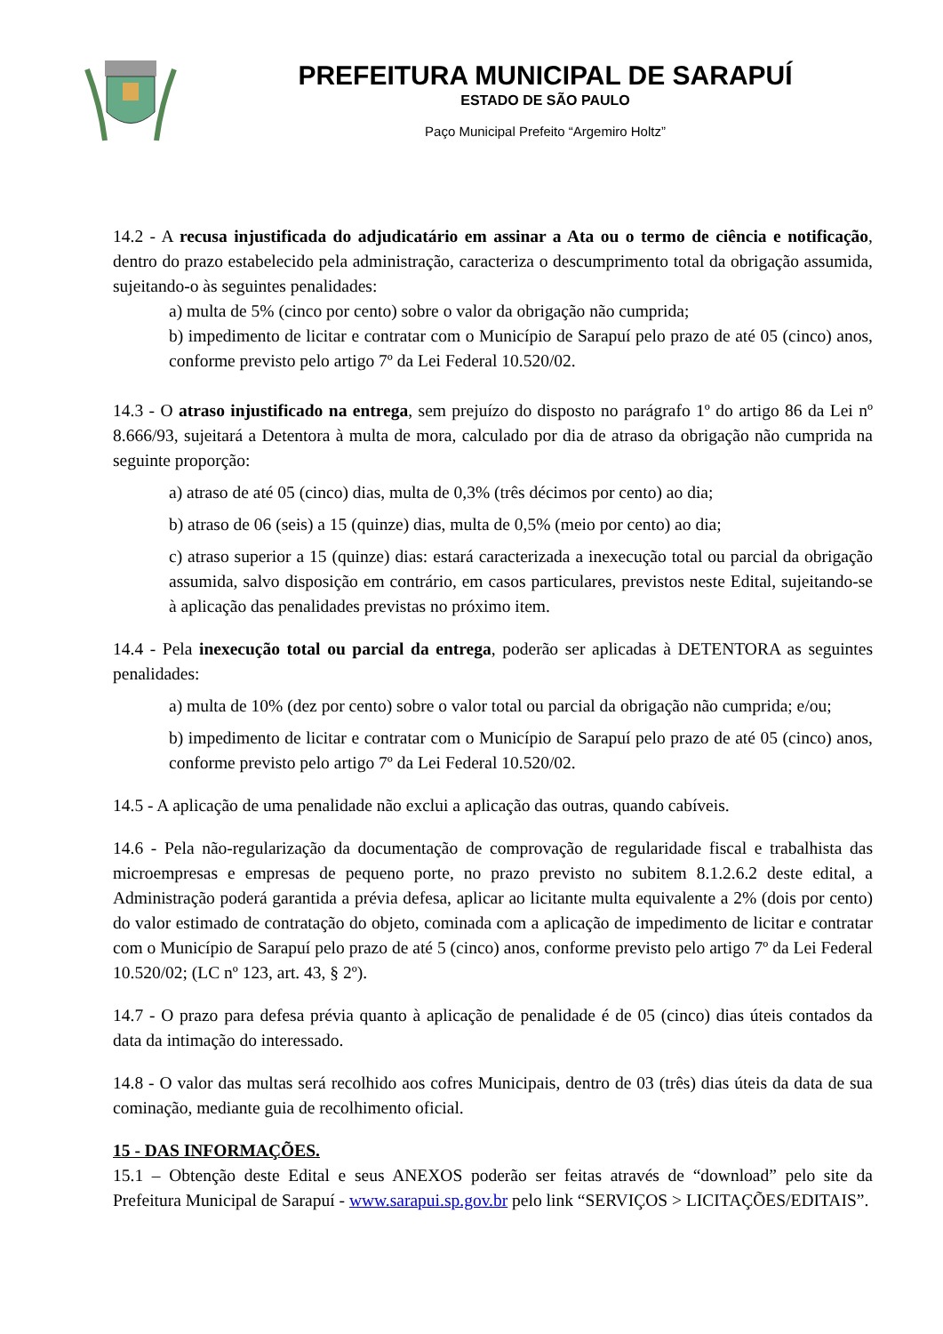PREFEITURA MUNICIPAL DE SARAPUÍ
ESTADO DE SÃO PAULO
Paço Municipal Prefeito “Argemiro Holtz”
14.2 - A recusa injustificada do adjudicatário em assinar a Ata ou o termo de ciência e notificação, dentro do prazo estabelecido pela administração, caracteriza o descumprimento total da obrigação assumida, sujeitando-o às seguintes penalidades:
a) multa de 5% (cinco por cento) sobre o valor da obrigação não cumprida;
b) impedimento de licitar e contratar com o Município de Sarapuí pelo prazo de até 05 (cinco) anos, conforme previsto pelo artigo 7º da Lei Federal 10.520/02.
14.3 - O atraso injustificado na entrega, sem prejuízo do disposto no parágrafo 1º do artigo 86 da Lei nº 8.666/93, sujeitará a Detentora à multa de mora, calculado por dia de atraso da obrigação não cumprida na seguinte proporção:
a) atraso de até 05 (cinco) dias, multa de 0,3% (três décimos por cento) ao dia;
b) atraso de 06 (seis) a 15 (quinze) dias, multa de 0,5% (meio por cento) ao dia;
c) atraso superior a 15 (quinze) dias: estará caracterizada a inexecução total ou parcial da obrigação assumida, salvo disposição em contrário, em casos particulares, previstos neste Edital, sujeitando-se à aplicação das penalidades previstas no próximo item.
14.4 - Pela inexecução total ou parcial da entrega, poderão ser aplicadas à DETENTORA as seguintes penalidades:
a) multa de 10% (dez por cento) sobre o valor total ou parcial da obrigação não cumprida; e/ou;
b) impedimento de licitar e contratar com o Município de Sarapuí pelo prazo de até 05 (cinco) anos, conforme previsto pelo artigo 7º da Lei Federal 10.520/02.
14.5 - A aplicação de uma penalidade não exclui a aplicação das outras, quando cabíveis.
14.6 - Pela não-regularização da documentação de comprovação de regularidade fiscal e trabalhista das microempresas e empresas de pequeno porte, no prazo previsto no subitem 8.1.2.6.2 deste edital, a Administração poderá garantida a prévia defesa, aplicar ao licitante multa equivalente a 2% (dois por cento) do valor estimado de contratação do objeto, cominada com a aplicação de impedimento de licitar e contratar com o Município de Sarapuí pelo prazo de até 5 (cinco) anos, conforme previsto pelo artigo 7º da Lei Federal 10.520/02; (LC nº 123, art. 43, § 2º).
14.7 - O prazo para defesa prévia quanto à aplicação de penalidade é de 05 (cinco) dias úteis contados da data da intimação do interessado.
14.8 - O valor das multas será recolhido aos cofres Municipais, dentro de 03 (três) dias úteis da data de sua cominação, mediante guia de recolhimento oficial.
15 - DAS INFORMAÇÕES.
15.1 – Obtenção deste Edital e seus ANEXOS poderão ser feitas através de “download” pelo site da Prefeitura Municipal de Sarapuí - www.sarapui.sp.gov.br pelo link “SERVIÇOS > LICITAÇÕES/EDITAIS”.